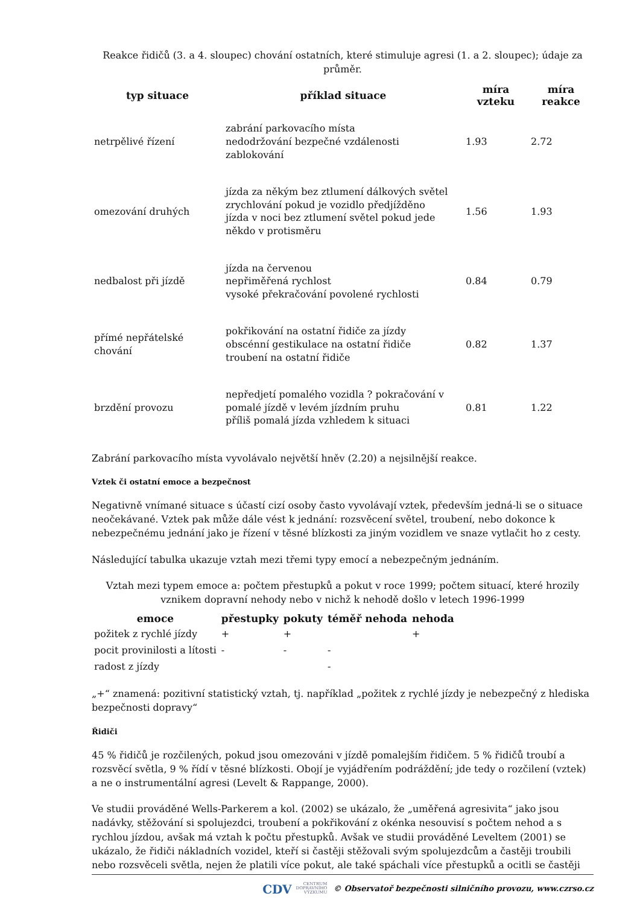Reakce řidičů (3. a 4. sloupec) chování ostatních, které stimuluje agresi (1. a 2. sloupec); údaje za průměr.
| typ situace | příklad situace | míra vzteku | míra reakce |
| --- | --- | --- | --- |
| netrpělivé řízení | zabrání parkovacího místa nedodržování bezpečné vzdálenosti zablokování | 1.93 | 2.72 |
| omezování druhých | jízda za někým bez ztlumení dálkových světel zrychlování pokud je vozidlo předjížděno jízda v noci bez ztlumení světel pokud jede někdo v protisměru | 1.56 | 1.93 |
| nedbalost při jízdě | jízda na červenou nepřiměřená rychlost vysoké překračování povolené rychlosti | 0.84 | 0.79 |
| přímé nepřátelské chování | pokřikování na ostatní řidiče za jízdy obscénní gestikulace na ostatní řidiče troubení na ostatní řidiče | 0.82 | 1.37 |
| brzdění provozu | nepředjetí pomalého vozidla ? pokračování v pomalé jízdě v levém jízdním pruhu příliš pomalá jízda vzhledem k situaci | 0.81 | 1.22 |
Zabrání parkovacího místa vyvolávalo největší hněv (2.20) a nejsilnější reakce.
Vztek či ostatní emoce a bezpečnost
Negativně vnímané situace s účastí cizí osoby často vyvolávají vztek, především jedná-li se o situace neočekávané. Vztek pak může dále vést k jednání: rozsvěcení světel, troubení, nebo dokonce k nebezpečnému jednání jako je řízení v těsné blízkosti za jiným vozidlem ve snaze vytlačit ho z cesty.
Následující tabulka ukazuje vztah mezi třemi typy emocí a nebezpečným jednáním.
Vztah mezi typem emoce a: počtem přestupků a pokut v roce 1999; počtem situací, které hrozily vznikem dopravní nehody nebo v nichž k nehodě došlo v letech 1996-1999
| emoce | přestupky | pokuty | téměř nehoda | nehoda |
| --- | --- | --- | --- | --- |
| požitek z rychlé jízdy | + | + | | + |
| pocit provinilosti a lítosti | - | - | - | |
| radost z jízdy | | | - | |
„+“ znamená: pozitivní statistický vztah, tj. například „požitek z rychlé jízdy je nebezpečný z hlediska bezpečnosti dopravy“
Řidiči
45 % řidičů je rozčilených, pokud jsou omezováni v jízdě pomalejším řidičem. 5 % řidičů troubí a rozsvěcí světla, 9 % řídí v těsné blízkosti. Obojí je vyjádřením podráždění; jde tedy o rozčilení (vztek) a ne o instrumentální agresi (Levelt & Rappange, 2000).
Ve studii prováděné Wells-Parkerem a kol. (2002) se ukázalo, že „uměřená agresivita“ jako jsou nadávky, stěžování si spolujezdci, troubení a pokřikování z okénka nesouvisí s počtem nehod a s rychlou jízdou, avšak má vztah k počtu přestupků. Avšak ve studii prováděné Leveltem (2001) se ukázalo, že řidiči nákladních vozidel, kteří si častěji stěžovali svým spolujezdcům a častěji troubili nebo rozsvěceli světla, nejen že platili více pokut, ale také spáchali více přestupků a ocitli se častěji
CDV CENTRUM
DOPRAVNÍHO
VÝZKUMU © Observatoř bezpečnosti silničního provozu, www.czrso.cz